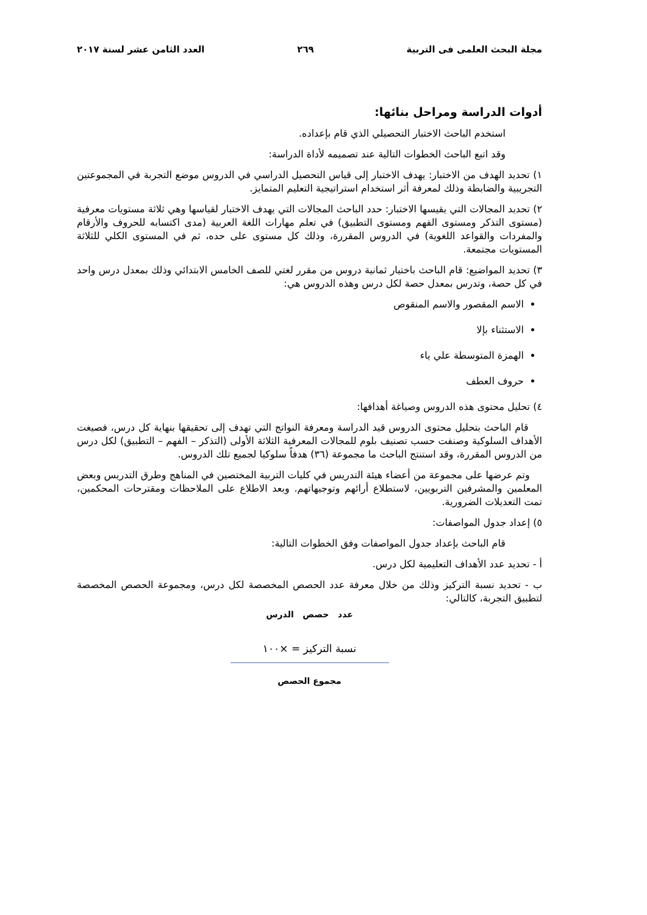مجلة البحث العلمى فى التربية ٢٦٩ العدد الثامن عشر لسنة ٢٠١٧
أدوات الدراسة ومراحل بنائها:
استخدم الباحث الاختبار التحصيلي الذي قام بإعداده.
وقد اتبع الباحث الخطوات التالية عند تصميمه لأداة الدراسة:
١) تحديد الهدف من الاختبار: يهدف الاختبار إلى قياس التحصيل الدراسي في الدروس موضع التجربة في المجموعتين التجريبية والضابطة وذلك لمعرفة أثر استخدام استراتيجية التعليم المتمايز.
٢) تحديد المجالات التي يقيسها الاختبار: حدد الباحث المجالات التي يهدف الاختبار لقياسها وهي ثلاثة مستويات معرفية (مستوى التذكر ومستوى الفهم ومستوى التطبيق) في تعلم مهارات اللغة العربية (مدى اكتسابه للحروف والأرقام والمفردات والقواعد اللغوية) في الدروس المقررة، وذلك كل مستوى على حده، ثم في المستوى الكلي للثلاثة المستويات مجتمعة.
٣) تحديد المواضيع: قام الباحث باختيار ثمانية دروس من مقرر لغتي للصف الخامس الابتدائي وذلك بمعدل درس واحد في كل حصة، وتدرس بمعدل حصة لكل درس وهذه الدروس هي:
الاسم المقصور والاسم المنقوص
الاستثناء بإلا
الهمزة المتوسطة علي ياء
حروف العطف
٤) تحليل محتوى هذه الدروس وصياغة أهدافها:
قام الباحث بتحليل محتوى الدروس قيد الدراسة ومعرفة النواتج التي تهدف إلى تحقيقها بنهاية كل درس، فصيغت الأهداف السلوكية وصنفت حسب تصنيف بلوم للمجالات المعرفية الثلاثة الأولى (التذكر – الفهم – التطبيق) لكل درس من الدروس المقررة، وقد استنتج الباحث ما مجموعة (٣٦) هدفاً سلوكيا لجميع تلك الدروس.
وتم عرضها على مجموعة من أعضاء هيئة التدريس في كليات التربية المختصين في المناهج وطرق التدريس وبعض المعلمين والمشرفين التربويين، لاستطلاع أرائهم وتوجيهاتهم. وبعد الاطلاع على الملاحظات ومقترحات المحكمين، تمت التعديلات الضرورية.
٥) إعداد جدول المواصفات:
قام الباحث بإعداد جدول المواصفات وفق الخطوات التالية:
أ - تحديد عدد الأهداف التعليمية لكل درس.
ب - تحديد نسبة التركيز وذلك من خلال معرفة عدد الحصص المخصصة لكل درس، ومجموعة الحصص المخصصة لتطبيق التجربة، كالتالي:
عدد حصص الدرس
نسبة التركيز = ×١٠٠
مجموع الحصص